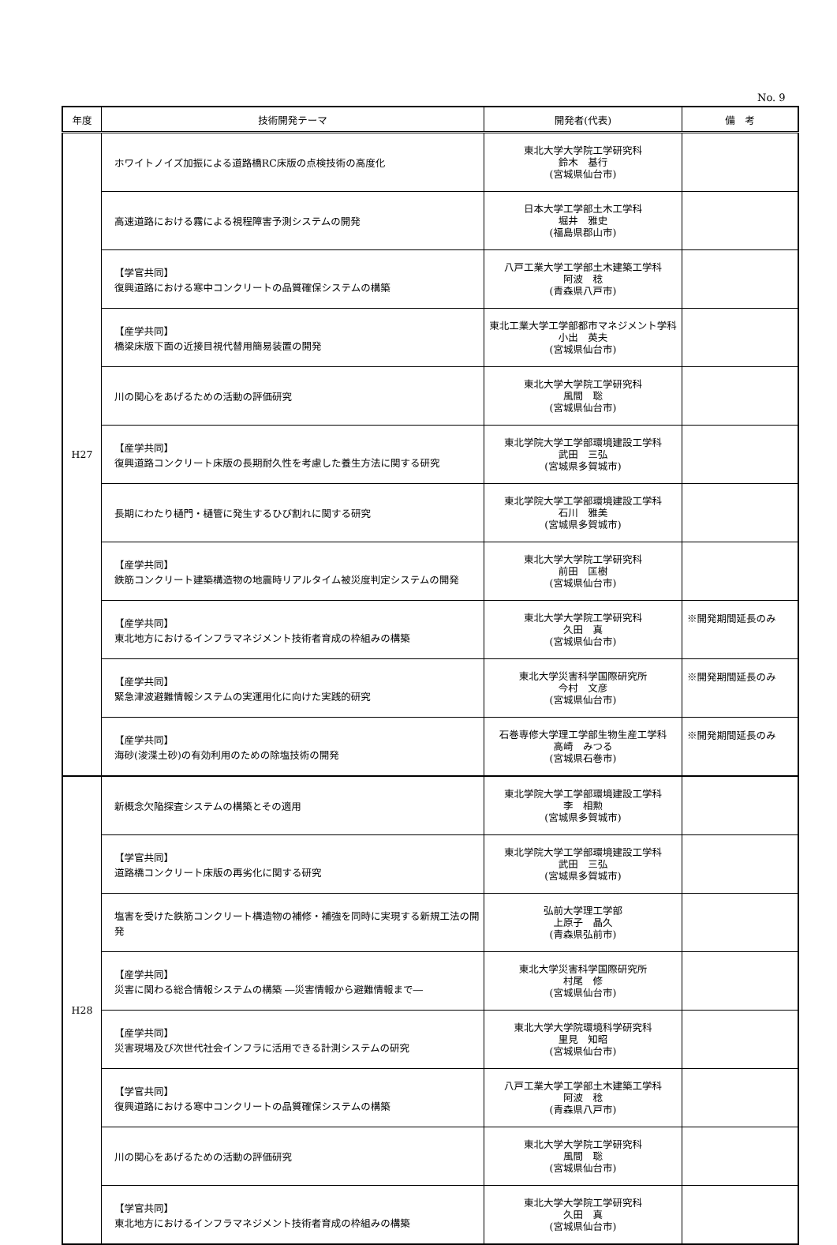No. 9
| 年度 | 技術開発テーマ | 開発者(代表) | 備 考 |
| --- | --- | --- | --- |
| H27 | ホワイトノイズ加振による道路橋RC床版の点検技術の高度化 | 東北大学大学院工学研究科 鈴木 基行 (宮城県仙台市) | |
| | 高速道路における霧による視程障害予測システムの開発 | 日本大学工学部土木工学科 堀井 雅史 (福島県郡山市) | |
| | 【学官共同】 復興道路における寒中コンクリートの品質確保システムの構築 | 八戸工業大学工学部土木建築工学科 阿波 稔 (青森県八戸市) | |
| | 【産学共同】 橋梁床版下面の近接目視代替用簡易装置の開発 | 東北工業大学工学部都市マネジメント学科 小出 英夫 (宮城県仙台市) | |
| | 川の関心をあげるための活動の評価研究 | 東北大学大学院工学研究科 風間 聡 (宮城県仙台市) | |
| | 【産学共同】 復興道路コンクリート床版の長期耐久性を考慮した養生方法に関する研究 | 東北学院大学工学部環境建設工学科 武田 三弘 (宮城県多賀城市) | |
| | 長期にわたり樋門・樋管に発生するひび割れに関する研究 | 東北学院大学工学部環境建設工学科 石川 雅美 (宮城県多賀城市) | |
| | 【産学共同】 鉄筋コンクリート建築構造物の地震時リアルタイム被災度判定システムの開発 | 東北大学大学院工学研究科 前田 匡樹 (宮城県仙台市) | |
| | 【産学共同】 東北地方におけるインフラマネジメント技術者育成の枠組みの構築 | 東北大学大学院工学研究科 久田 真 (宮城県仙台市) | ※開発期間延長のみ |
| | 【産学共同】 緊急津波避難情報システムの実運用化に向けた実践的研究 | 東北大学災害科学国際研究所 今村 文彦 (宮城県仙台市) | ※開発期間延長のみ |
| | 【産学共同】 海砂(浚渫土砂)の有効利用のための除塩技術の開発 | 石巻専修大学理工学部生物生産工学科 高崎 みつる (宮城県石巻市) | ※開発期間延長のみ |
| H28 | 新概念欠陥探査システムの構築とその適用 | 東北学院大学工学部環境建設工学科 李 相勲 (宮城県多賀城市) | |
| | 【学官共同】 道路橋コンクリート床版の再劣化に関する研究 | 東北学院大学工学部環境建設工学科 武田 三弘 (宮城県多賀城市) | |
| | 塩害を受けた鉄筋コンクリート構造物の補修・補強を同時に実現する新規工法の開発 | 弘前大学理工学部 上原子 晶久 (青森県弘前市) | |
| | 【産学共同】 災害に関わる総合情報システムの構築 ―災害情報から避難情報まで― | 東北大学災害科学国際研究所 村尾 修 (宮城県仙台市) | |
| | 【産学共同】 災害現場及び次世代社会インフラに活用できる計測システムの研究 | 東北大学大学院環境科学研究科 里見 知昭 (宮城県仙台市) | |
| | 【学官共同】 復興道路における寒中コンクリートの品質確保システムの構築 | 八戸工業大学工学部土木建築工学科 阿波 稔 (青森県八戸市) | |
| | 川の関心をあげるための活動の評価研究 | 東北大学大学院工学研究科 風間 聡 (宮城県仙台市) | |
| | 【学官共同】 東北地方におけるインフラマネジメント技術者育成の枠組みの構築 | 東北大学大学院工学研究科 久田 真 (宮城県仙台市) | |